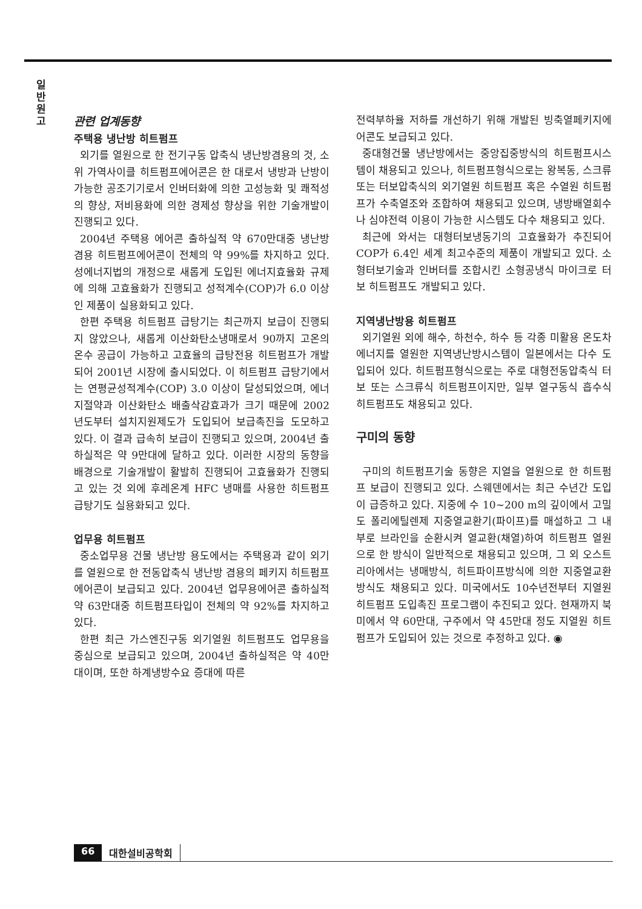일
반
원
고
관련 업계동향
주택용 냉난방 히트펌프
외기를 열원으로 한 전기구동 압축식 냉난방겸용의 것, 소위 가역사이클 히트펌프에어콘은 한 대로서 냉방과 난방이 가능한 공조기기로서 인버터화에 의한 고성능화 및 쾌적성의 향상, 저비용화에 의한 경제성 향상을 위한 기술개발이 진행되고 있다.
2004년 주택용 에어콘 출하실적 약 670만대중 냉난방겸용 히트펌프에어콘이 전체의 약 99%를 차지하고 있다. 성에너지법의 개정으로 새롭게 도입된 에너지효율화 규제에 의해 고효율화가 진행되고 성적계수(COP)가 6.0 이상인 제품이 실용화되고 있다.
한편 주택용 히트펌프 급탕기는 최근까지 보급이 진행되지 않았으나, 새롭게 이산화탄소냉매로서 90까지 고온의 온수 공급이 가능하고 고효율의 급탕전용 히트펌프가 개발되어 2001년 시장에 출시되었다. 이 히트펌프 급탕기에서는 연평균성적계수(COP) 3.0 이상이 달성되었으며, 에너지절약과 이산화탄소 배출삭감효과가 크기 때문에 2002년도부터 설치지원제도가 도입되어 보급촉진을 도모하고 있다. 이 결과 급속히 보급이 진행되고 있으며, 2004년 출하실적은 약 9만대에 달하고 있다. 이러한 시장의 동향을 배경으로 기술개발이 활발히 진행되어 고효율화가 진행되고 있는 것 외에 후레온계 HFC 냉매를 사용한 히트펌프 급탕기도 실용화되고 있다.
업무용 히트펌프
중소업무용 건물 냉난방 용도에서는 주택용과 같이 외기를 열원으로 한 전동압축식 냉난방 겸용의 페키지 히트펌프에어콘이 보급되고 있다. 2004년 업무용에어콘 출하실적 약 63만대중 히트펌프타입이 전체의 약 92%를 차지하고 있다.
한편 최근 가스엔진구동 외기열원 히트펌프도 업무용을 중심으로 보급되고 있으며, 2004년 출하실적은 약 40만대이며, 또한 하계냉방수요 증대에 따른
전력부하율 저하를 개선하기 위해 개발된 빙축열페키지에어콘도 보급되고 있다.
중대형건물 냉난방에서는 중앙집중방식의 히트펌프시스템이 채용되고 있으나, 히트펌프형식으로는 왕복동, 스크류 또는 터보압축식의 외기열원 히트펌프 혹은 수열원 히트펌프가 수축열조와 조합하여 채용되고 있으며, 냉방배열회수나 심야전력 이용이 가능한 시스템도 다수 채용되고 있다.
최근에 와서는 대형터보냉동기의 고효율화가 추진되어 COP가 6.4인 세계 최고수준의 제품이 개발되고 있다. 소형터보기술과 인버터를 조합시킨 소형공냉식 마이크로 터보 히트펌프도 개발되고 있다.
지역냉난방용 히트펌프
외기열원 외에 해수, 하천수, 하수 등 각종 미활용 온도차에너지를 열원한 지역냉난방시스템이 일본에서는 다수 도입되어 있다. 히트펌프형식으로는 주로 대형전동압축식 터보 또는 스크류식 히트펌프이지만, 일부 열구동식 흡수식 히트펌프도 채용되고 있다.
구미의 동향
구미의 히트펌프기술 동향은 지열을 열원으로 한 히트펌프 보급이 진행되고 있다. 스웨덴에서는 최근 수년간 도입이 급증하고 있다. 지중에 수 10~200 m의 깊이에서 고밀도 폴리에틸렌제 지중열교환기(파이프)를 매설하고 그 내부로 브라인을 순환시켜 열교환(채열)하여 히트펌프 열원으로 한 방식이 일반적으로 채용되고 있으며, 그 외 오스트리아에서는 냉매방식, 히트파이프방식에 의한 지중열교환방식도 채용되고 있다. 미국에서도 10수년전부터 지열원 히트펌프 도입촉진 프로그램이 추진되고 있다. 현재까지 북미에서 약 60만대, 구주에서 약 45만대 정도 지열원 히트펌프가 도입되어 있는 것으로 추정하고 있다. ◉
66 대한설비공학회